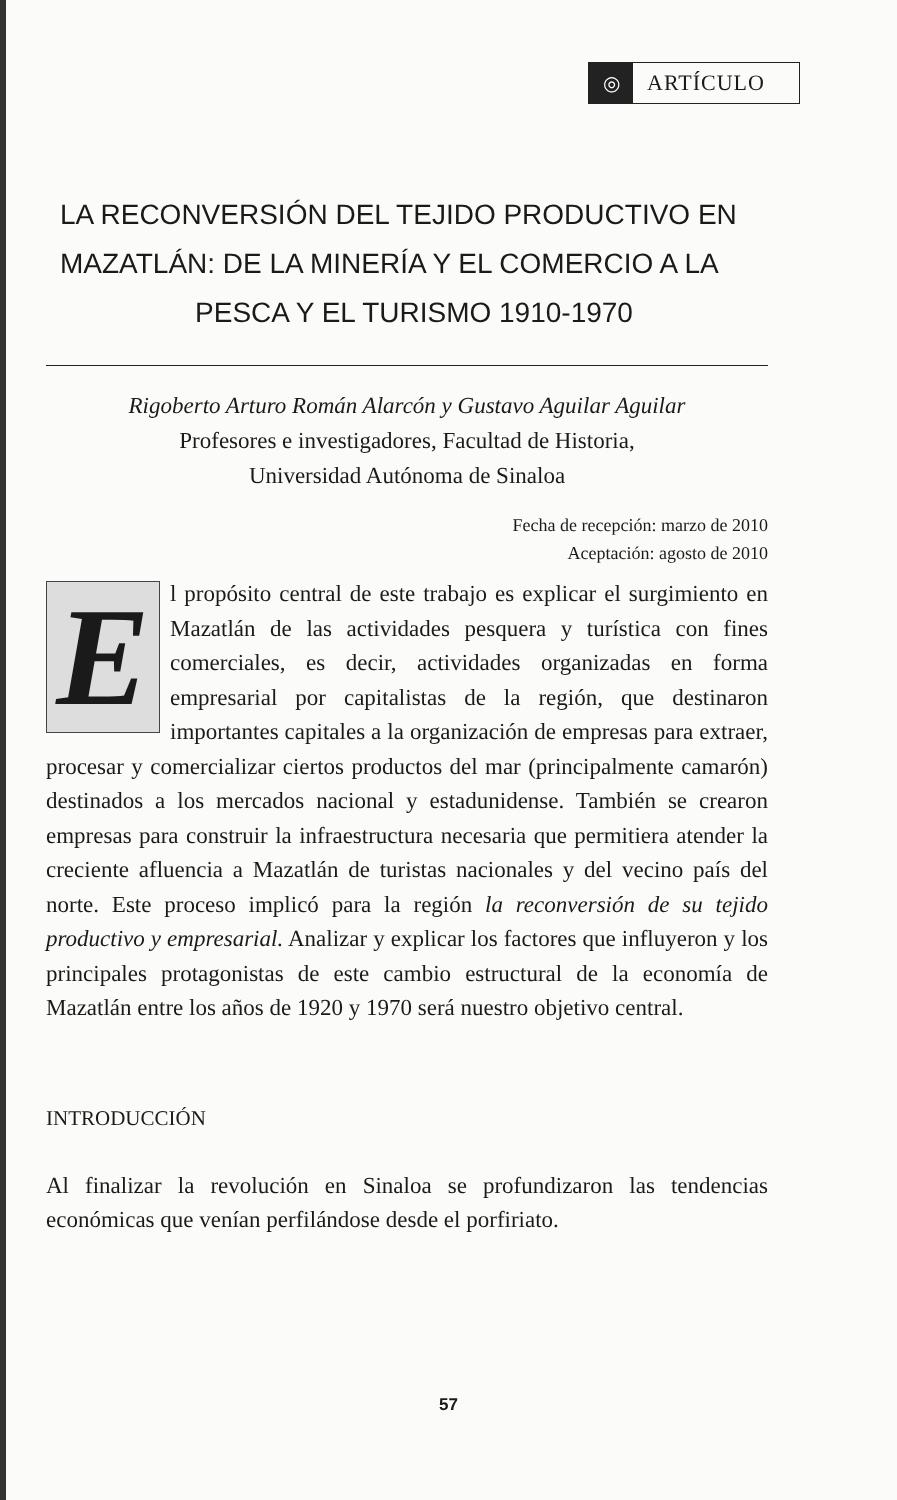◎
ARTÍCULO
LA RECONVERSIÓN DEL TEJIDO PRODUCTIVO EN
MAZATLÁN: DE LA MINERÍA Y EL COMERCIO A LA
PESCA Y EL TURISMO 1910-1970
Rigoberto Arturo Román Alarcón y Gustavo Aguilar Aguilar
Profesores e investigadores, Facultad de Historia,
Universidad Autónoma de Sinaloa
Fecha de recepción: marzo de 2010
Aceptación: agosto de 2010
El propósito central de este trabajo es explicar el surgimiento en Mazatlán de las actividades pesquera y turística con fines comerciales, es decir, actividades organizadas en forma empresarial por capitalistas de la región, que destinaron importantes capitales a la organización de empresas para extraer, procesar y comercializar ciertos productos del mar (principalmente camarón) destinados a los mercados nacional y estadunidense. También se crearon empresas para construir la infraestructura necesaria que permitiera atender la creciente afluencia a Mazatlán de turistas nacionales y del vecino país del norte. Este proceso implicó para la región la reconversión de su tejido productivo y empresarial. Analizar y explicar los factores que influyeron y los principales protagonistas de este cambio estructural de la economía de Mazatlán entre los años de 1920 y 1970 será nuestro objetivo central.
INTRODUCCIÓN
Al finalizar la revolución en Sinaloa se profundizaron las tendencias económicas que venían perfilándose desde el porfiriato.
57